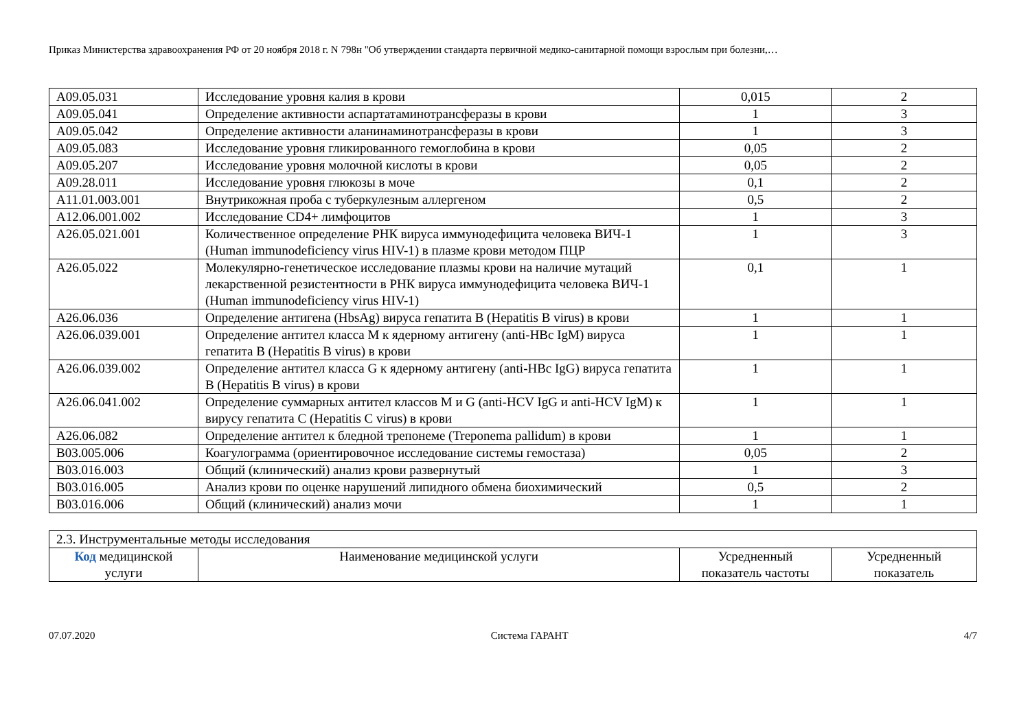Приказ Министерства здравоохранения РФ от 20 ноября 2018 г. N 798н "Об утверждении стандарта первичной медико-санитарной помощи взрослым при болезни,…
| A09.05.031 | Исследование уровня калия в крови | 0,015 | 2 |
| A09.05.041 | Определение активности аспартатаминотрансферазы в крови | 1 | 3 |
| A09.05.042 | Определение активности аланинаминотрансферазы в крови | 1 | 3 |
| A09.05.083 | Исследование уровня гликированного гемоглобина в крови | 0,05 | 2 |
| A09.05.207 | Исследование уровня молочной кислоты в крови | 0,05 | 2 |
| A09.28.011 | Исследование уровня глюкозы в моче | 0,1 | 2 |
| A11.01.003.001 | Внутрикожная проба с туберкулезным аллергеном | 0,5 | 2 |
| A12.06.001.002 | Исследование CD4+ лимфоцитов | 1 | 3 |
| A26.05.021.001 | Количественное определение РНК вируса иммунодефицита человека ВИЧ-1 (Human immunodeficiency virus HIV-1) в плазме крови методом ПЦР | 1 | 3 |
| A26.05.022 | Молекулярно-генетическое исследование плазмы крови на наличие мутаций лекарственной резистентности в РНК вируса иммунодефицита человека ВИЧ-1 (Human immunodeficiency virus HIV-1) | 0,1 | 1 |
| A26.06.036 | Определение антигена (HbsAg) вируса гепатита B (Hepatitis B virus) в крови | 1 | 1 |
| A26.06.039.001 | Определение антител класса M к ядерному антигену (anti-HBc IgM) вируса гепатита B (Hepatitis B virus) в крови | 1 | 1 |
| A26.06.039.002 | Определение антител класса G к ядерному антигену (anti-HBc IgG) вируса гепатита B (Hepatitis B virus) в крови | 1 | 1 |
| A26.06.041.002 | Определение суммарных антител классов M и G (anti-HCV IgG и anti-HCV IgM) к вирусу гепатита C (Hepatitis C virus) в крови | 1 | 1 |
| A26.06.082 | Определение антител к бледной трепонеме (Treponema pallidum) в крови | 1 | 1 |
| B03.005.006 | Коагулограмма (ориентировочное исследование системы гемостаза) | 0,05 | 2 |
| B03.016.003 | Общий (клинический) анализ крови развернутый | 1 | 3 |
| B03.016.005 | Анализ крови по оценке нарушений липидного обмена биохимический | 0,5 | 2 |
| B03.016.006 | Общий (клинический) анализ мочи | 1 | 1 |
| 2.3. Инструментальные методы исследования | | | |
| Код медицинской услуги | Наименование медицинской услуги | Усредненный показатель частоты | Усредненный показатель |
07.07.2020 Система ГАРАНТ 4/7